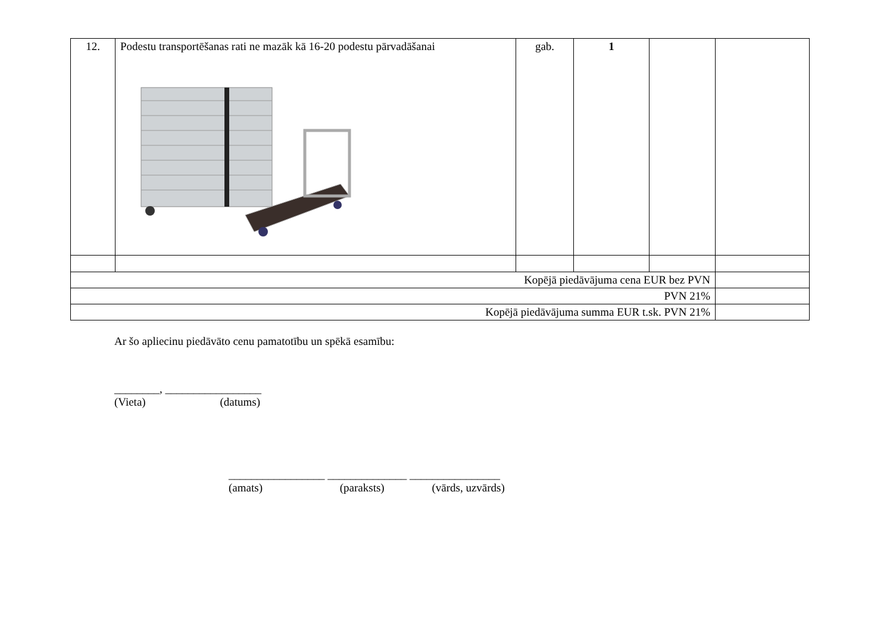| 12. | Podestu transportēšanas rati ne mazāk kā 16-20 podestu pārvadāšanai | gab. | 1 | | |
| Kopējā piedāvājuma cena EUR bez PVN | | | | | |
| PVN 21% | | | | | |
| Kopējā piedāvājuma summa EUR t.sk. PVN 21% | | | | | |
Ar šo apliecinu piedāvāto cenu pamatotību un spēkā esamību:
________, _________________
(Vieta) (datums)
_________________ ______________ ________________
(amats) (paraksts) (vārds, uzvārds)